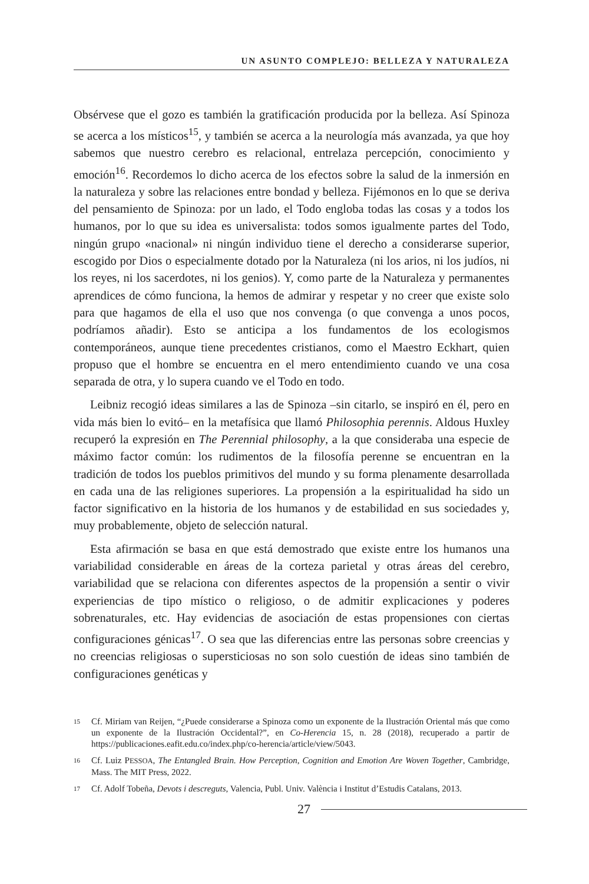UN ASUNTO COMPLEJO: BELLEZA Y NATURALEZA
Obsérvese que el gozo es también la gratificación producida por la belleza. Así Spinoza se acerca a los místicos<sup>15</sup>, y también se acerca a la neurología más avanzada, ya que hoy sabemos que nuestro cerebro es relacional, entrelaza percepción, conocimiento y emoción<sup>16</sup>. Recordemos lo dicho acerca de los efectos sobre la salud de la inmersión en la naturaleza y sobre las relaciones entre bondad y belleza. Fijémonos en lo que se deriva del pensamiento de Spinoza: por un lado, el Todo engloba todas las cosas y a todos los humanos, por lo que su idea es universalista: todos somos igualmente partes del Todo, ningún grupo «nacional» ni ningún individuo tiene el derecho a considerarse superior, escogido por Dios o especialmente dotado por la Naturaleza (ni los arios, ni los judíos, ni los reyes, ni los sacerdotes, ni los genios). Y, como parte de la Naturaleza y permanentes aprendices de cómo funciona, la hemos de admirar y respetar y no creer que existe solo para que hagamos de ella el uso que nos convenga (o que convenga a unos pocos, podríamos añadir). Esto se anticipa a los fundamentos de los ecologismos contemporáneos, aunque tiene precedentes cristianos, como el Maestro Eckhart, quien propuso que el hombre se encuentra en el mero entendimiento cuando ve una cosa separada de otra, y lo supera cuando ve el Todo en todo.
Leibniz recogió ideas similares a las de Spinoza –sin citarlo, se inspiró en él, pero en vida más bien lo evitó– en la metafísica que llamó Philosophia perennis. Aldous Huxley recuperó la expresión en The Perennial philosophy, a la que consideraba una especie de máximo factor común: los rudimentos de la filosofía perenne se encuentran en la tradición de todos los pueblos primitivos del mundo y su forma plenamente desarrollada en cada una de las religiones superiores. La propensión a la espiritualidad ha sido un factor significativo en la historia de los humanos y de estabilidad en sus sociedades y, muy probablemente, objeto de selección natural.
Esta afirmación se basa en que está demostrado que existe entre los humanos una variabilidad considerable en áreas de la corteza parietal y otras áreas del cerebro, variabilidad que se relaciona con diferentes aspectos de la propensión a sentir o vivir experiencias de tipo místico o religioso, o de admitir explicaciones y poderes sobrenaturales, etc. Hay evidencias de asociación de estas propensiones con ciertas configuraciones génicas<sup>17</sup>. O sea que las diferencias entre las personas sobre creencias y no creencias religiosas o supersticiosas no son solo cuestión de ideas sino también de configuraciones genéticas y
15 Cf. Miriam van Reijen, “¿Puede considerarse a Spinoza como un exponente de la Ilustración Oriental más que como un exponente de la Ilustración Occidental?”, en Co-Herencia 15, n. 28 (2018), recuperado a partir de https://publicaciones.eafit.edu.co/index.php/co-herencia/article/view/5043.
16 Cf. Luiz PESSOA, The Entangled Brain. How Perception, Cognition and Emotion Are Woven Together, Cambridge, Mass. The MIT Press, 2022.
17 Cf. Adolf Tobeña, Devots i descreguts, Valencia, Publ. Univ. València i Institut d’Estudis Catalans, 2013.
27